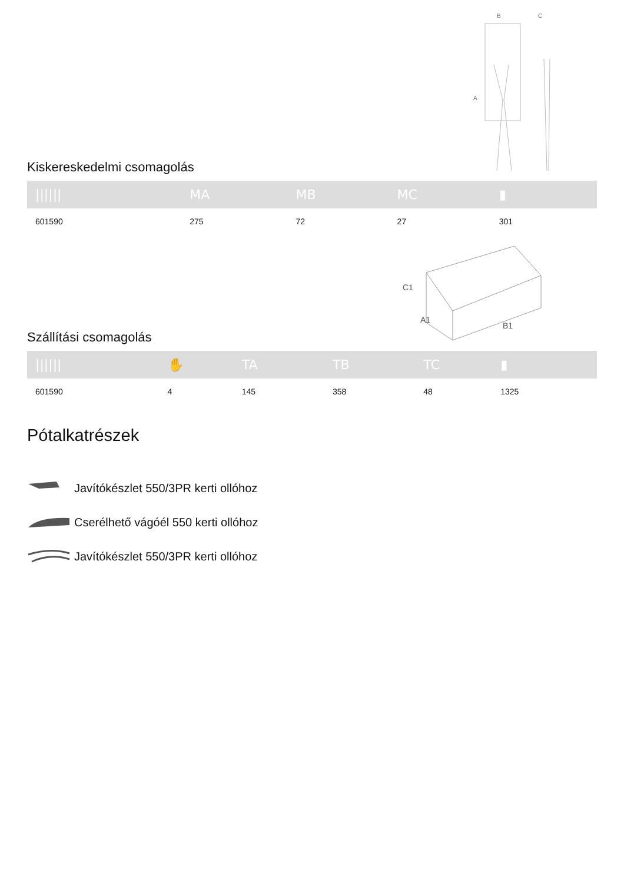A
B
C
Kiskereskedelmi csomagolás
| ////// | MA | MB | MC | ▮ |
| --- | --- | --- | --- | --- |
| 601590 | 275 | 72 | 27 | 301 |
C1
A1
B1
Szállítási csomagolás
| ////// | ✋ | TA | TB | TC | ▮ |
| --- | --- | --- | --- | --- | --- |
| 601590 | 4 | 145 | 358 | 48 | 1325 |
Pótalkatrészek
Javítókészlet 550/3PR kerti ollóhoz
Cserélhető vágóél 550 kerti ollóhoz
Javítókészlet 550/3PR kerti ollóhoz